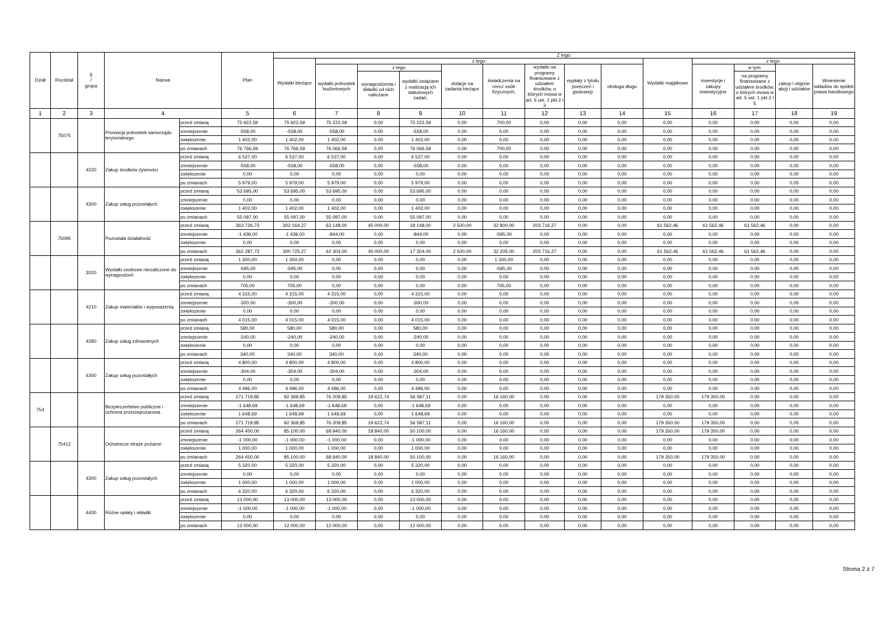| Dział | Rozdział | § / grupa | Nazwa | | Plan | Z tego: | | | | | | | | | | | | | |
| --- | --- | --- | --- | --- | --- | --- | --- | --- | --- | --- | --- | --- | --- | --- | --- | --- | --- | --- | --- |
| | | | | | | Wydatki bieżące | z tego: | | | | | | | | Wydatki majątkowe | z tego: | | | |
| | | | | | | | wydatki jednostek budżetowych | z tego: | | dotacje na zadania bieżące | świadczenia na rzecz osób fizycznych; | wydatki na programy finansowane z udziałem środków, o których mowa w art. 5 ust. 1 pkt 2 i 3 | wypłaty z tytułu poręczeń i gwarancji | obsługa długu | | inwestycje i zakupy inwestycyjne | w tym: | zakup i objęcie akcji i udziałów | Wniesienie wkładów do spółek prawa handlowego |
| | | | | | | | | wynagrodzenia i składki od nich naliczane | wydatki związane z realizacją ich statutowych zadań; | | | | | | | | na programy finansowane z udziałem środków, o których mowa w art. 5 ust. 1 pkt 2 i 3, | | |
| 1 | 2 | 3 | 4 | | 5 | 6 | 7 | 8 | 9 | 10 | 11 | 12 | 13 | 14 | 15 | 16 | 17 | 18 | 19 |
| | 75075 | | Promocja jednostek samorządu terytorialnego | przed zmianą | 75 922,59 | 75 922,59 | 75 222,59 | 0,00 | 75 222,59 | 0,00 | 700,00 | 0,00 | 0,00 | 0,00 | 0,00 | 0,00 | 0,00 | 0,00 | 0,00 |
| | | | | zmniejszenie | -558,00 | -558,00 | -558,00 | 0,00 | -558,00 | 0,00 | 0,00 | 0,00 | 0,00 | 0,00 | 0,00 | 0,00 | 0,00 | 0,00 | 0,00 |
| | | | | zwiększenie | 1 402,00 | 1 402,00 | 1 402,00 | 0,00 | 1 402,00 | 0,00 | 0,00 | 0,00 | 0,00 | 0,00 | 0,00 | 0,00 | 0,00 | 0,00 | 0,00 |
| | | | | po zmianach | 76 766,59 | 76 766,59 | 76 066,59 | 0,00 | 76 066,59 | 0,00 | 700,00 | 0,00 | 0,00 | 0,00 | 0,00 | 0,00 | 0,00 | 0,00 | 0,00 |
| | | 4220 | Zakup środków żywności | przed zmianą | 6 537,00 | 6 537,00 | 6 537,00 | 0,00 | 6 537,00 | 0,00 | 0,00 | 0,00 | 0,00 | 0,00 | 0,00 | 0,00 | 0,00 | 0,00 | 0,00 |
| | | | | zmniejszenie | -558,00 | -558,00 | -558,00 | 0,00 | -558,00 | 0,00 | 0,00 | 0,00 | 0,00 | 0,00 | 0,00 | 0,00 | 0,00 | 0,00 | 0,00 |
| | | | | zwiększenie | 0,00 | 0,00 | 0,00 | 0,00 | 0,00 | 0,00 | 0,00 | 0,00 | 0,00 | 0,00 | 0,00 | 0,00 | 0,00 | 0,00 | 0,00 |
| | | | | po zmianach | 5 979,00 | 5 979,00 | 5 979,00 | 0,00 | 5 979,00 | 0,00 | 0,00 | 0,00 | 0,00 | 0,00 | 0,00 | 0,00 | 0,00 | 0,00 | 0,00 |
| | | 4300 | Zakup usług pozostałych | przed zmianą | 53 695,00 | 53 695,00 | 53 695,00 | 0,00 | 53 695,00 | 0,00 | 0,00 | 0,00 | 0,00 | 0,00 | 0,00 | 0,00 | 0,00 | 0,00 | 0,00 |
| | | | | zmniejszenie | 0,00 | 0,00 | 0,00 | 0,00 | 0,00 | 0,00 | 0,00 | 0,00 | 0,00 | 0,00 | 0,00 | 0,00 | 0,00 | 0,00 | 0,00 |
| | | | | zwiększenie | 1 402,00 | 1 402,00 | 1 402,00 | 0,00 | 1 402,00 | 0,00 | 0,00 | 0,00 | 0,00 | 0,00 | 0,00 | 0,00 | 0,00 | 0,00 | 0,00 |
| | | | | po zmianach | 55 097,00 | 55 097,00 | 55 097,00 | 0,00 | 55 097,00 | 0,00 | 0,00 | 0,00 | 0,00 | 0,00 | 0,00 | 0,00 | 0,00 | 0,00 | 0,00 |
| | 75095 | | Pozostała działalność | przed zmianą | 363 726,73 | 302 164,27 | 63 148,00 | 45 000,00 | 18 148,00 | 2 500,00 | 32 800,00 | 203 716,27 | 0,00 | 0,00 | 61 562,46 | 61 562,46 | 61 562,46 | 0,00 | 0,00 |
| | | | | zmniejszenie | -1 439,00 | -1 439,00 | -844,00 | 0,00 | -844,00 | 0,00 | -595,00 | 0,00 | 0,00 | 0,00 | 0,00 | 0,00 | 0,00 | 0,00 | 0,00 |
| | | | | zwiększenie | 0,00 | 0,00 | 0,00 | 0,00 | 0,00 | 0,00 | 0,00 | 0,00 | 0,00 | 0,00 | 0,00 | 0,00 | 0,00 | 0,00 | 0,00 |
| | | | | po zmianach | 362 287,73 | 300 725,27 | 62 304,00 | 45 000,00 | 17 304,00 | 2 500,00 | 32 205,00 | 203 716,27 | 0,00 | 0,00 | 61 562,46 | 61 562,46 | 61 562,46 | 0,00 | 0,00 |
| | | 3020 | Wydatki osobowe niezaliczone do wynagrodzeń | przed zmianą | 1 300,00 | 1 300,00 | 0,00 | 0,00 | 0,00 | 0,00 | 1 300,00 | 0,00 | 0,00 | 0,00 | 0,00 | 0,00 | 0,00 | 0,00 | 0,00 |
| | | | | zmniejszenie | -595,00 | -595,00 | 0,00 | 0,00 | 0,00 | 0,00 | -595,00 | 0,00 | 0,00 | 0,00 | 0,00 | 0,00 | 0,00 | 0,00 | 0,00 |
| | | | | zwiększenie | 0,00 | 0,00 | 0,00 | 0,00 | 0,00 | 0,00 | 0,00 | 0,00 | 0,00 | 0,00 | 0,00 | 0,00 | 0,00 | 0,00 | 0,00 |
| | | | | po zmianach | 705,00 | 705,00 | 0,00 | 0,00 | 0,00 | 0,00 | 705,00 | 0,00 | 0,00 | 0,00 | 0,00 | 0,00 | 0,00 | 0,00 | 0,00 |
| | | 4210 | Zakup materiałów i wyposażenia | przed zmianą | 4 315,00 | 4 315,00 | 4 315,00 | 0,00 | 4 315,00 | 0,00 | 0,00 | 0,00 | 0,00 | 0,00 | 0,00 | 0,00 | 0,00 | 0,00 | 0,00 |
| | | | | zmniejszenie | -300,00 | -300,00 | -300,00 | 0,00 | -300,00 | 0,00 | 0,00 | 0,00 | 0,00 | 0,00 | 0,00 | 0,00 | 0,00 | 0,00 | 0,00 |
| | | | | zwiększenie | 0,00 | 0,00 | 0,00 | 0,00 | 0,00 | 0,00 | 0,00 | 0,00 | 0,00 | 0,00 | 0,00 | 0,00 | 0,00 | 0,00 | 0,00 |
| | | | | po zmianach | 4 015,00 | 4 015,00 | 4 015,00 | 0,00 | 4 015,00 | 0,00 | 0,00 | 0,00 | 0,00 | 0,00 | 0,00 | 0,00 | 0,00 | 0,00 | 0,00 |
| | | 4280 | Zakup usług zdrowotnych | przed zmianą | 580,00 | 580,00 | 580,00 | 0,00 | 580,00 | 0,00 | 0,00 | 0,00 | 0,00 | 0,00 | 0,00 | 0,00 | 0,00 | 0,00 | 0,00 |
| | | | | zmniejszenie | -240,00 | -240,00 | -240,00 | 0,00 | -240,00 | 0,00 | 0,00 | 0,00 | 0,00 | 0,00 | 0,00 | 0,00 | 0,00 | 0,00 | 0,00 |
| | | | | zwiększenie | 0,00 | 0,00 | 0,00 | 0,00 | 0,00 | 0,00 | 0,00 | 0,00 | 0,00 | 0,00 | 0,00 | 0,00 | 0,00 | 0,00 | 0,00 |
| | | | | po zmianach | 340,00 | 340,00 | 340,00 | 0,00 | 340,00 | 0,00 | 0,00 | 0,00 | 0,00 | 0,00 | 0,00 | 0,00 | 0,00 | 0,00 | 0,00 |
| | | 4300 | Zakup usług pozostałych | przed zmianą | 4 800,00 | 4 800,00 | 4 800,00 | 0,00 | 4 800,00 | 0,00 | 0,00 | 0,00 | 0,00 | 0,00 | 0,00 | 0,00 | 0,00 | 0,00 | 0,00 |
| | | | | zmniejszenie | -304,00 | -304,00 | -304,00 | 0,00 | -304,00 | 0,00 | 0,00 | 0,00 | 0,00 | 0,00 | 0,00 | 0,00 | 0,00 | 0,00 | 0,00 |
| | | | | zwiększenie | 0,00 | 0,00 | 0,00 | 0,00 | 0,00 | 0,00 | 0,00 | 0,00 | 0,00 | 0,00 | 0,00 | 0,00 | 0,00 | 0,00 | 0,00 |
| | | | | po zmianach | 4 496,00 | 4 496,00 | 4 496,00 | 0,00 | 4 496,00 | 0,00 | 0,00 | 0,00 | 0,00 | 0,00 | 0,00 | 0,00 | 0,00 | 0,00 | 0,00 |
| 754 | | | Bezpieczeństwo publiczne i ochrona przeciwpożarowa | przed zmianą | 271 719,85 | 92 369,85 | 76 209,85 | 19 622,74 | 56 587,11 | 0,00 | 16 160,00 | 0,00 | 0,00 | 0,00 | 179 350,00 | 179 350,00 | 0,00 | 0,00 | 0,00 |
| | | | | zmniejszenie | -1 648,69 | -1 648,69 | -1 648,69 | 0,00 | -1 648,69 | 0,00 | 0,00 | 0,00 | 0,00 | 0,00 | 0,00 | 0,00 | 0,00 | 0,00 | 0,00 |
| | | | | zwiększenie | 1 648,69 | 1 648,69 | 1 648,69 | 0,00 | 1 648,69 | 0,00 | 0,00 | 0,00 | 0,00 | 0,00 | 0,00 | 0,00 | 0,00 | 0,00 | 0,00 |
| | | | | po zmianach | 271 719,85 | 92 369,85 | 76 209,85 | 19 622,74 | 56 587,11 | 0,00 | 16 160,00 | 0,00 | 0,00 | 0,00 | 179 350,00 | 179 350,00 | 0,00 | 0,00 | 0,00 |
| | 75412 | | Ochotnicze straże pożarne | przed zmianą | 264 450,00 | 85 100,00 | 68 940,00 | 18 840,00 | 50 100,00 | 0,00 | 16 160,00 | 0,00 | 0,00 | 0,00 | 179 350,00 | 179 350,00 | 0,00 | 0,00 | 0,00 |
| | | | | zmniejszenie | -1 000,00 | -1 000,00 | -1 000,00 | 0,00 | -1 000,00 | 0,00 | 0,00 | 0,00 | 0,00 | 0,00 | 0,00 | 0,00 | 0,00 | 0,00 | 0,00 |
| | | | | zwiększenie | 1 000,00 | 1 000,00 | 1 000,00 | 0,00 | 1 000,00 | 0,00 | 0,00 | 0,00 | 0,00 | 0,00 | 0,00 | 0,00 | 0,00 | 0,00 | 0,00 |
| | | | | po zmianach | 264 450,00 | 85 100,00 | 68 940,00 | 18 840,00 | 50 100,00 | 0,00 | 16 160,00 | 0,00 | 0,00 | 0,00 | 179 350,00 | 179 350,00 | 0,00 | 0,00 | 0,00 |
| | | 4300 | Zakup usług pozostałych | przed zmianą | 5 320,00 | 5 320,00 | 5 320,00 | 0,00 | 5 320,00 | 0,00 | 0,00 | 0,00 | 0,00 | 0,00 | 0,00 | 0,00 | 0,00 | 0,00 | 0,00 |
| | | | | zmniejszenie | 0,00 | 0,00 | 0,00 | 0,00 | 0,00 | 0,00 | 0,00 | 0,00 | 0,00 | 0,00 | 0,00 | 0,00 | 0,00 | 0,00 | 0,00 |
| | | | | zwiększenie | 1 000,00 | 1 000,00 | 1 000,00 | 0,00 | 1 000,00 | 0,00 | 0,00 | 0,00 | 0,00 | 0,00 | 0,00 | 0,00 | 0,00 | 0,00 | 0,00 |
| | | | | po zmianach | 6 320,00 | 6 320,00 | 6 320,00 | 0,00 | 6 320,00 | 0,00 | 0,00 | 0,00 | 0,00 | 0,00 | 0,00 | 0,00 | 0,00 | 0,00 | 0,00 |
| | | 4430 | Różne opłaty i składki | przed zmianą | 13 000,00 | 13 000,00 | 13 000,00 | 0,00 | 13 000,00 | 0,00 | 0,00 | 0,00 | 0,00 | 0,00 | 0,00 | 0,00 | 0,00 | 0,00 | 0,00 |
| | | | | zmniejszenie | -1 000,00 | -1 000,00 | -1 000,00 | 0,00 | -1 000,00 | 0,00 | 0,00 | 0,00 | 0,00 | 0,00 | 0,00 | 0,00 | 0,00 | 0,00 | 0,00 |
| | | | | zwiększenie | 0,00 | 0,00 | 0,00 | 0,00 | 0,00 | 0,00 | 0,00 | 0,00 | 0,00 | 0,00 | 0,00 | 0,00 | 0,00 | 0,00 | 0,00 |
| | | | | po zmianach | 12 000,00 | 12 000,00 | 12 000,00 | 0,00 | 12 000,00 | 0,00 | 0,00 | 0,00 | 0,00 | 0,00 | 0,00 | 0,00 | 0,00 | 0,00 | 0,00 |
Strona 2 z 7